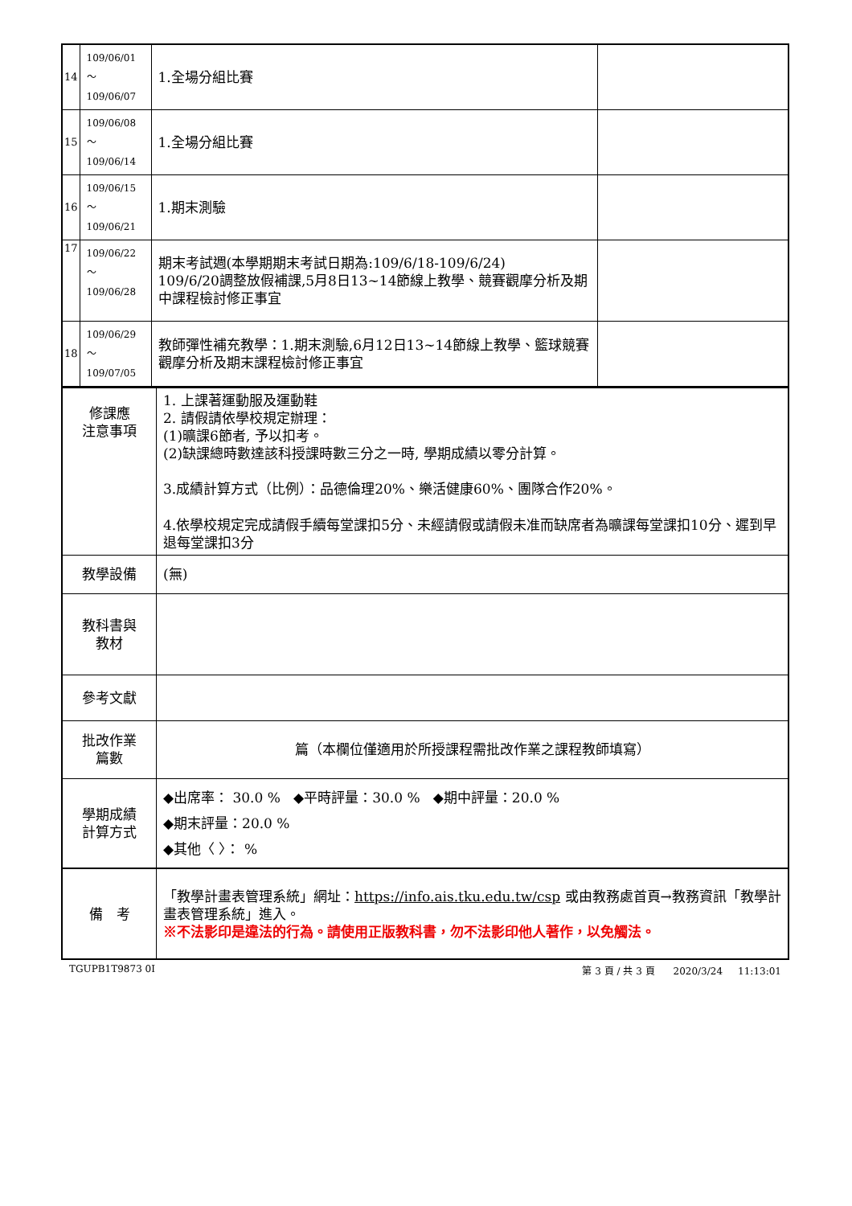| 14 | 109/06/01～ 109/06/07 | 1.全場分組比賽 | |
| 15 | 109/06/08～ 109/06/14 | 1.全場分組比賽 | |
| 16 | 109/06/15～ 109/06/21 | 1.期末測驗 | |
| 17 | 109/06/22～ 109/06/28 | 期末考試週(本學期期末考試日期為:109/6/18-109/6/24) 109/6/20調整放假補課,5月8日13~14節線上教學、競賽觀摩分析及期中課程檢討修正事宜 | |
| 18 | 109/06/29～ 109/07/05 | 教師彈性補充教學：1.期末測驗,6月12日13~14節線上教學、籃球競賽觀摩分析及期末課程檢討修正事宜 | |
| 修課應 注意事項 | 1. 上課著運動服及運動鞋 2. 請假請依學校規定辦理： (1)曠課6節者, 予以扣考。 (2)缺課總時數達該科授課時數三分之一時, 學期成績以零分計算。 3.成績計算方式（比例）：品德倫理20%、樂活健康60%、團隊合作20%。 4.依學校規定完成請假手續每堂課扣5分、未經請假或請假未准而缺席者為曠課每堂課扣10分、遲到早退每堂課扣3分 |
| 教學設備 | (無) |
| 教科書與 教材 | |
| 參考文獻 | |
| 批改作業 篇數 | 篇（本欄位僅適用於所授課程需批改作業之課程教師填寫） |
| 學期成績 計算方式 | ◆出席率： 30.0 % ◆平時評量：30.0 % ◆期中評量：20.0 % ◆期末評量：20.0 % ◆其他〈 〉： % |
| 備 考 | 「教學計畫表管理系統」網址： https://info.ais.tku.edu.tw/csp 或由教務處首頁→教務資訊「教學計畫表管理系統」進入。 ※不法影印是違法的行為。請使用正版教科書，勿不法影印他人著作，以免觸法。 |
TGUPB1T9873 0I 第 3 頁 / 共 3 頁 2020/3/24 11:13:01